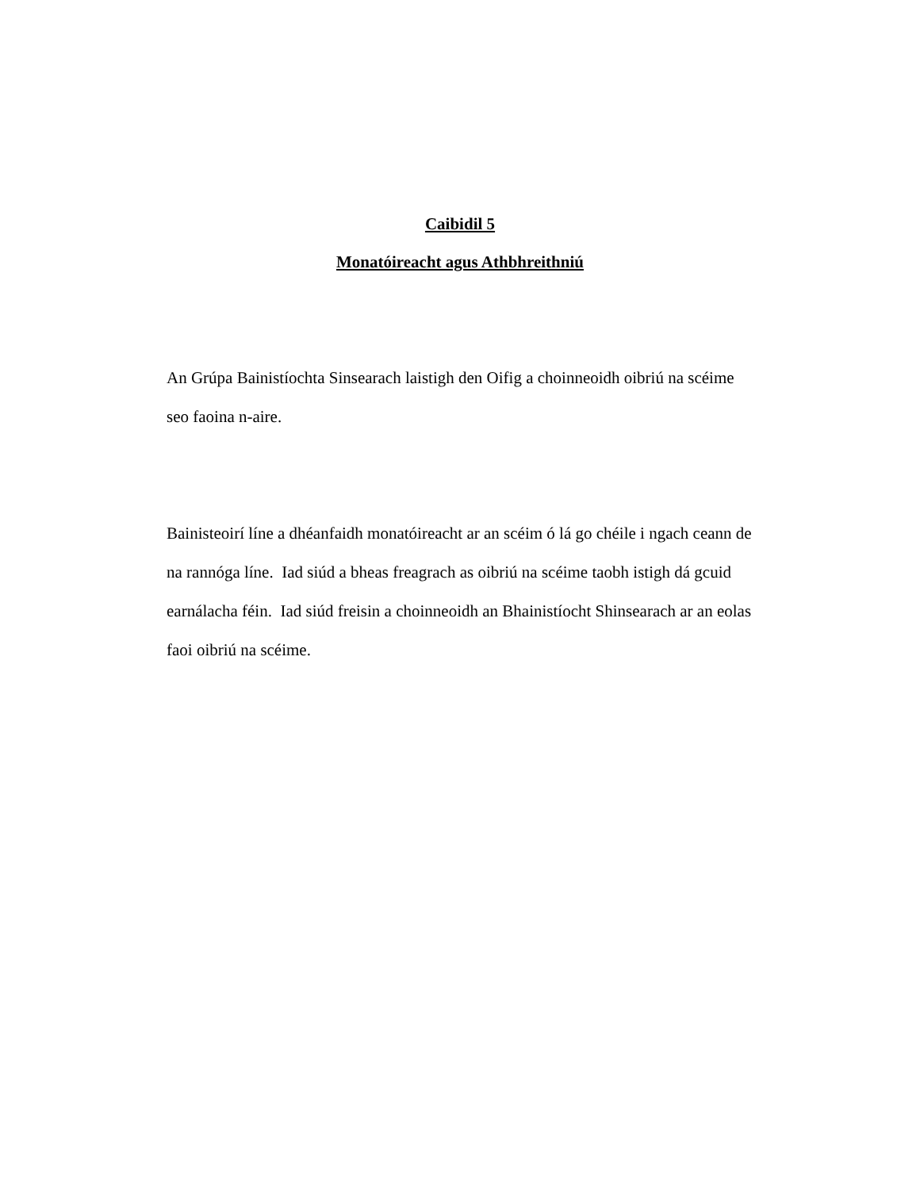Caibidil 5
Monatóireacht agus Athbhreithniú
An Grúpa Bainistíochta Sinsearach laistigh den Oifig a choinneoidh oibriú na scéime seo faoina n-aire.
Bainisteoirí líne a dhéanfaidh monatóireacht ar an scéim ó lá go chéile i ngach ceann de na rannóga líne. Iad siúd a bheas freagrach as oibriú na scéime taobh istigh dá gcuid earnálacha féin. Iad siúd freisin a choinneoidh an Bhainistíocht Shinsearach ar an eolas faoi oibriú na scéime.